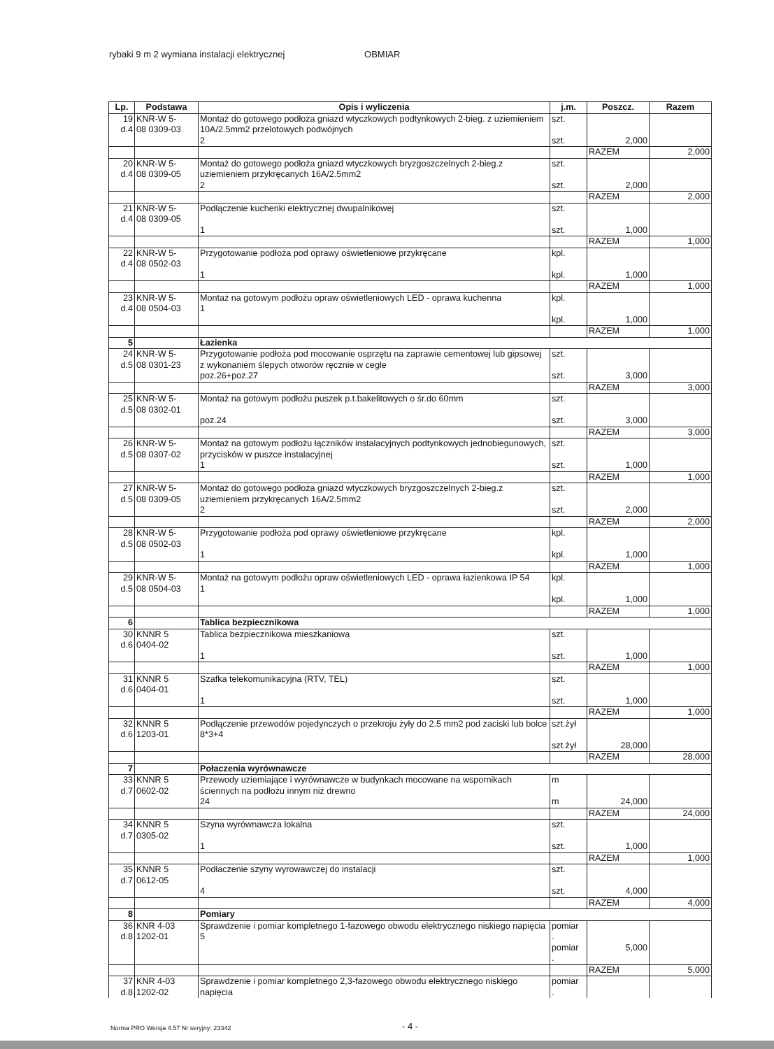rybaki 9 m 2 wymiana instalacji elektrycznej OBMIAR
| Lp. | Podstawa | Opis i wyliczenia | j.m. | Poszcz. | Razem |
| --- | --- | --- | --- | --- | --- |
| 19 d.4 | KNR-W 5- 08 0309-03 | Montaż do gotowego podłoża gniazd wtyczkowych podtynkowych 2-bieg. z uziemieniem 10A/2.5mm2 przelotowych podwójnych 2 | szt. szt. | 2,000 | |
| | | | | RAZEM | 2,000 |
| 20 d.4 | KNR-W 5- 08 0309-05 | Montaż do gotowego podłoża gniazd wtyczkowych bryzgoszczelnych 2-bieg.z uziemieniem przykręcanych 16A/2.5mm2 2 | szt. szt. | 2,000 | |
| | | | | RAZEM | 2,000 |
| 21 d.4 | KNR-W 5- 08 0309-05 | Podłączenie kuchenki elektrycznej dwupalnikowej 1 | szt. szt. | 1,000 | |
| | | | | RAZEM | 1,000 |
| 22 d.4 | KNR-W 5- 08 0502-03 | Przygotowanie podłoża pod oprawy oświetleniowe przykręcane 1 | kpl. kpl. | 1,000 | |
| | | | | RAZEM | 1,000 |
| 23 d.4 | KNR-W 5- 08 0504-03 | Montaż na gotowym podłożu opraw oświetleniowych LED - oprawa kuchenna 1 | kpl. kpl. | 1,000 | |
| | | | | RAZEM | 1,000 |
| 5 | | Łazienka | | | |
| 24 d.5 | KNR-W 5- 08 0301-23 | Przygotowanie podłoża pod mocowanie osprzętu na zaprawie cementowej lub gipsowej z wykonaniem ślepych otworów ręcznie w cegle poz.26+poz.27 | szt. szt. | 3,000 | |
| | | | | RAZEM | 3,000 |
| 25 d.5 | KNR-W 5- 08 0302-01 | Montaż na gotowym podłożu puszek p.t.bakelitowych o śr.do 60mm poz.24 | szt. szt. | 3,000 | |
| | | | | RAZEM | 3,000 |
| 26 d.5 | KNR-W 5- 08 0307-02 | Montaż na gotowym podłożu łączników instalacyjnych podtynkowych jednobiegunowych, przycisków w puszce instalacyjnej 1 | szt. szt. | 1,000 | |
| | | | | RAZEM | 1,000 |
| 27 d.5 | KNR-W 5- 08 0309-05 | Montaż do gotowego podłoża gniazd wtyczkowych bryzgoszczelnych 2-bieg.z uziemieniem przykręcanych 16A/2.5mm2 2 | szt. szt. | 2,000 | |
| | | | | RAZEM | 2,000 |
| 28 d.5 | KNR-W 5- 08 0502-03 | Przygotowanie podłoża pod oprawy oświetleniowe przykręcane 1 | kpl. kpl. | 1,000 | |
| | | | | RAZEM | 1,000 |
| 29 d.5 | KNR-W 5- 08 0504-03 | Montaż na gotowym podłożu opraw oświetleniowych LED - oprawa łazienkowa IP 54 1 | kpl. kpl. | 1,000 | |
| | | | | RAZEM | 1,000 |
| 6 | | Tablica bezpiecznikowa | | | |
| 30 d.6 | KNNR 5 0404-02 | Tablica bezpiecznikowa mieszkaniowa 1 | szt. szt. | 1,000 | |
| | | | | RAZEM | 1,000 |
| 31 d.6 | KNNR 5 0404-01 | Szafka telekomunikacyjna (RTV, TEL) 1 | szt. szt. | 1,000 | |
| | | | | RAZEM | 1,000 |
| 32 d.6 | KNNR 5 1203-01 | Podłączenie przewodów pojedynczych o przekroju żyły do 2.5 mm2 pod zaciski lub bolce 8*3+4 | szt.żył szt.żył | 28,000 | |
| | | | | RAZEM | 28,000 |
| 7 | | Połaczenia wyrównawcze | | | |
| 33 d.7 | KNNR 5 0602-02 | Przewody uziemiające i wyrównawcze w budynkach mocowane na wspornikach ściennych na podłożu innym niż drewno 24 | m m | 24,000 | |
| | | | | RAZEM | 24,000 |
| 34 d.7 | KNNR 5 0305-02 | Szyna wyrównawcza lokalna 1 | szt. szt. | 1,000 | |
| | | | | RAZEM | 1,000 |
| 35 d.7 | KNNR 5 0612-05 | Podłaczenie szyny wyrowawczej do instalacji 4 | szt. szt. | 4,000 | |
| | | | | RAZEM | 4,000 |
| 8 | | Pomiary | | | |
| 36 d.8 | KNR 4-03 1202-01 | Sprawdzenie i pomiar kompletnego 1-fazowego obwodu elektrycznego niskiego napięcia 5 | pomiar . pomiar . | 5,000 | |
| | | | | RAZEM | 5,000 |
| 37 d.8 | KNR 4-03 1202-02 | Sprawdzenie i pomiar kompletnego 2,3-fazowego obwodu elektrycznego niskiego napięcia | pomiar . | | |
Norma PRO Wersja 4.57 Nr seryjny: 23342
- 4 -